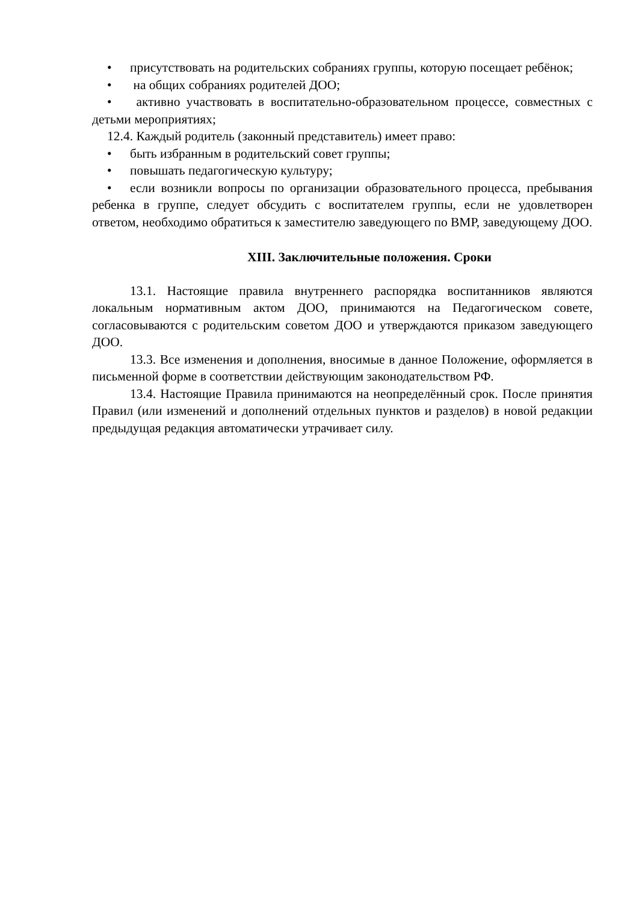• присутствовать на родительских собраниях группы, которую посещает ребёнок;
• на общих собраниях родителей ДОО;
• активно участвовать в воспитательно-образовательном процессе, совместных с детьми мероприятиях;
12.4. Каждый родитель (законный представитель) имеет право:
• быть избранным в родительский совет группы;
• повышать педагогическую культуру;
• если возникли вопросы по организации образовательного процесса, пребывания ребенка в группе, следует обсудить с воспитателем группы, если не удовлетворен ответом, необходимо обратиться к заместителю заведующего по ВМР, заведующему ДОО.
XIII. Заключительные положения. Сроки
13.1. Настоящие правила внутреннего распорядка воспитанников являются локальным нормативным актом ДОО, принимаются на Педагогическом совете, согласовываются с родительским советом ДОО и утверждаются приказом заведующего ДОО.
13.3. Все изменения и дополнения, вносимые в данное Положение, оформляется в письменной форме в соответствии действующим законодательством РФ.
13.4. Настоящие Правила принимаются на неопределённый срок. После принятия Правил (или изменений и дополнений отдельных пунктов и разделов) в новой редакции предыдущая редакция автоматически утрачивает силу.